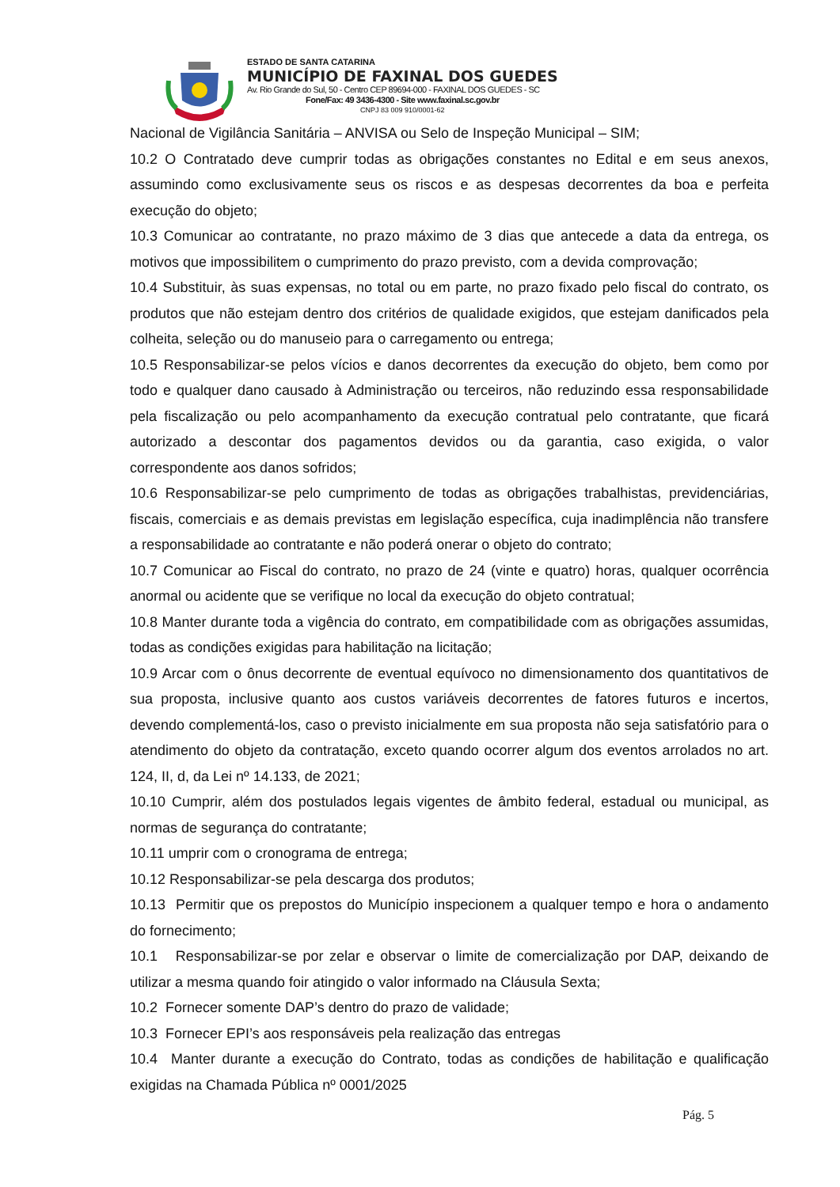ESTADO DE SANTA CATARINA
MUNICÍPIO DE FAXINAL DOS GUEDES
Av. Rio Grande do Sul, 50 - Centro CEP 89694-000 - FAXINAL DOS GUEDES - SC
Fone/Fax: 49 3436-4300 - Site www.faxinal.sc.gov.br
CNPJ 83 009 910/0001-62
Nacional de Vigilância Sanitária – ANVISA ou Selo de Inspeção Municipal – SIM;
10.2 O Contratado deve cumprir todas as obrigações constantes no Edital e em seus anexos, assumindo como exclusivamente seus os riscos e as despesas decorrentes da boa e perfeita execução do objeto;
10.3 Comunicar ao contratante, no prazo máximo de 3 dias que antecede a data da entrega, os motivos que impossibilitem o cumprimento do prazo previsto, com a devida comprovação;
10.4 Substituir, às suas expensas, no total ou em parte, no prazo fixado pelo fiscal do contrato, os produtos que não estejam dentro dos critérios de qualidade exigidos, que estejam danificados pela colheita, seleção ou do manuseio para o carregamento ou entrega;
10.5 Responsabilizar-se pelos vícios e danos decorrentes da execução do objeto, bem como por todo e qualquer dano causado à Administração ou terceiros, não reduzindo essa responsabilidade pela fiscalização ou pelo acompanhamento da execução contratual pelo contratante, que ficará autorizado a descontar dos pagamentos devidos ou da garantia, caso exigida, o valor correspondente aos danos sofridos;
10.6 Responsabilizar-se pelo cumprimento de todas as obrigações trabalhistas, previdenciárias, fiscais, comerciais e as demais previstas em legislação específica, cuja inadimplência não transfere a responsabilidade ao contratante e não poderá onerar o objeto do contrato;
10.7 Comunicar ao Fiscal do contrato, no prazo de 24 (vinte e quatro) horas, qualquer ocorrência anormal ou acidente que se verifique no local da execução do objeto contratual;
10.8 Manter durante toda a vigência do contrato, em compatibilidade com as obrigações assumidas, todas as condições exigidas para habilitação na licitação;
10.9 Arcar com o ônus decorrente de eventual equívoco no dimensionamento dos quantitativos de sua proposta, inclusive quanto aos custos variáveis decorrentes de fatores futuros e incertos, devendo complementá-los, caso o previsto inicialmente em sua proposta não seja satisfatório para o atendimento do objeto da contratação, exceto quando ocorrer algum dos eventos arrolados no art. 124, II, d, da Lei nº 14.133, de 2021;
10.10 Cumprir, além dos postulados legais vigentes de âmbito federal, estadual ou municipal, as normas de segurança do contratante;
10.11 umprir com o cronograma de entrega;
10.12 Responsabilizar-se pela descarga dos produtos;
10.13 Permitir que os prepostos do Município inspecionem a qualquer tempo e hora o andamento do fornecimento;
10.1 Responsabilizar-se por zelar e observar o limite de comercialização por DAP, deixando de utilizar a mesma quando foir atingido o valor informado na Cláusula Sexta;
10.2 Fornecer somente DAP’s dentro do prazo de validade;
10.3 Fornecer EPI’s aos responsáveis pela realização das entregas
10.4 Manter durante a execução do Contrato, todas as condições de habilitação e qualificação exigidas na Chamada Pública nº 0001/2025
Pág. 5